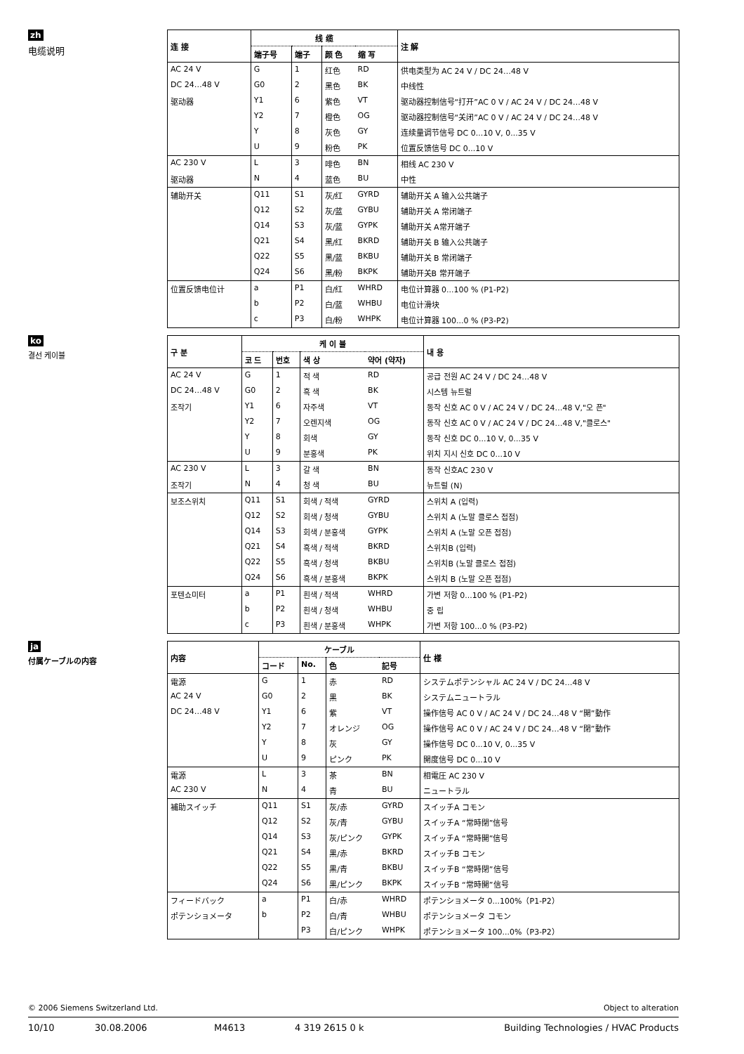zh
电缆说明
| 连 接 | 线 缆 | | | | 注 解 |
| --- | --- | --- | --- | --- | --- |
| | 端子号 | 端子 | 颜 色 | 缩 写 | |
| AC 24 V | G | 1 | 红色 | RD | 供电类型为 AC 24 V / DC 24…48 V |
| DC 24…48 V | G0 | 2 | 黑色 | BK | 中线性 |
| 驱动器 | Y1 | 6 | 紫色 | VT | 驱动器控制信号“打开”AC 0 V / AC 24 V / DC 24…48 V |
| | Y2 | 7 | 橙色 | OG | 驱动器控制信号“关闭”AC 0 V / AC 24 V / DC 24…48 V |
| | Y | 8 | 灰色 | GY | 连续量调节信号 DC 0...10 V, 0...35 V |
| | U | 9 | 粉色 | PK | 位置反馈信号 DC 0...10 V |
| AC 230 V | L | 3 | 啡色 | BN | 相线 AC 230 V |
| 驱动器 | N | 4 | 蓝色 | BU | 中性 |
| 辅助开关 | Q11 | S1 | 灰/红 | GYRD | 辅助开关 A 输入公共端子 |
| | Q12 | S2 | 灰/蓝 | GYBU | 辅助开关 A 常闭端子 |
| | Q14 | S3 | 灰/蓝 | GYPK | 辅助开关 A常开端子 |
| | Q21 | S4 | 黑/红 | BKRD | 辅助开关 B 输入公共端子 |
| | Q22 | S5 | 黑/蓝 | BKBU | 辅助开关 B 常闭端子 |
| | Q24 | S6 | 黑/粉 | BKPK | 辅助开关B 常开端子 |
| 位置反馈电位计 | a | P1 | 白/红 | WHRD | 电位计算器 0...100 % (P1-P2) |
| | b | P2 | 白/蓝 | WHBU | 电位计滑块 |
| | c | P3 | 白/粉 | WHPK | 电位计算器 100...0 % (P3-P2) |
ko
결선 케이블
| 구 분 | 케 이 블 | | | | 내 용 |
| --- | --- | --- | --- | --- | --- |
| | 코 드 | 번호 | 색 상 | 약어 (약자) | |
| AC 24 V | G | 1 | 적 색 | RD | 공급 전원 AC 24 V / DC 24…48 V |
| DC 24…48 V | G0 | 2 | 흑 색 | BK | 시스템 뉴트럴 |
| 조작기 | Y1 | 6 | 자주색 | VT | 동작 신호 AC 0 V / AC 24 V / DC 24…48 V,"오 픈" |
| | Y2 | 7 | 오렌지색 | OG | 동작 신호 AC 0 V / AC 24 V / DC 24…48 V,"클로스" |
| | Y | 8 | 회색 | GY | 동작 신호 DC 0...10 V, 0...35 V |
| | U | 9 | 분홍색 | PK | 위치 지시 신호 DC 0...10 V |
| AC 230 V | L | 3 | 갈 색 | BN | 동작 신호AC 230 V |
| 조작기 | N | 4 | 청 색 | BU | 뉴트럴 (N) |
| 보조스위치 | Q11 | S1 | 회색 / 적색 | GYRD | 스위치 A (입력) |
| | Q12 | S2 | 회색 / 청색 | GYBU | 스위치 A (노말 클로스 접점) |
| | Q14 | S3 | 회색 / 분홍색 | GYPK | 스위치 A (노말 오픈 접점) |
| | Q21 | S4 | 흑색 / 적색 | BKRD | 스위치B (입력) |
| | Q22 | S5 | 흑색 / 청색 | BKBU | 스위치B (노말 클로스 접점) |
| | Q24 | S6 | 흑색 / 분홍색 | BKPK | 스위치 B (노말 오픈 접점) |
| 포텐쇼미터 | a | P1 | 흰색 / 적색 | WHRD | 가변 저항 0...100 % (P1-P2) |
| | b | P2 | 흰색 / 청색 | WHBU | 중 립 |
| | c | P3 | 흰색 / 분홍색 | WHPK | 가변 저항 100...0 % (P3-P2) |
ja
付属ケーブルの内容
| 内容 | ケーブル | | | | 仕 様 |
| --- | --- | --- | --- | --- | --- |
| | コード | No. | 色 | 記号 | |
| 電源 | G | 1 | 赤 | RD | システムポテンシャル AC 24 V / DC 24…48 V |
| AC 24 V | G0 | 2 | 黒 | BK | システムニュートラル |
| DC 24…48 V | Y1 | 6 | 紫 | VT | 操作信号 AC 0 V / AC 24 V / DC 24…48 V “開”動作 |
| | Y2 | 7 | オレンジ | OG | 操作信号 AC 0 V / AC 24 V / DC 24…48 V “閉”動作 |
| | Y | 8 | 灰 | GY | 操作信号 DC 0...10 V, 0...35 V |
| | U | 9 | ピンク | PK | 開度信号 DC 0...10 V |
| 電源 | L | 3 | 茶 | BN | 相電圧 AC 230 V |
| AC 230 V | N | 4 | 青 | BU | ニュートラル |
| 補助スイッチ | Q11 | S1 | 灰/赤 | GYRD | スイッチA コモン |
| | Q12 | S2 | 灰/青 | GYBU | スイッチA “常時閉”信号 |
| | Q14 | S3 | 灰/ピンク | GYPK | スイッチA “常時開”信号 |
| | Q21 | S4 | 黒/赤 | BKRD | スイッチB コモン |
| | Q22 | S5 | 黒/青 | BKBU | スイッチB “常時閉”信号 |
| | Q24 | S6 | 黒/ピンク | BKPK | スイッチB “常時開”信号 |
| フィードバック | a | P1 | 白/赤 | WHRD | ポテンショメータ 0...100%（P1-P2） |
| ポテンショメータ | b | P2 | 白/青 | WHBU | ポテンショメータ コモン |
| | | P3 | 白/ピンク | WHPK | ポテンショメータ 100...0%（P3-P2） |
© 2006 Siemens Switzerland Ltd. Object to alteration
10/10 30.08.2006 M4613 4 319 2615 0 k Building Technologies / HVAC Products